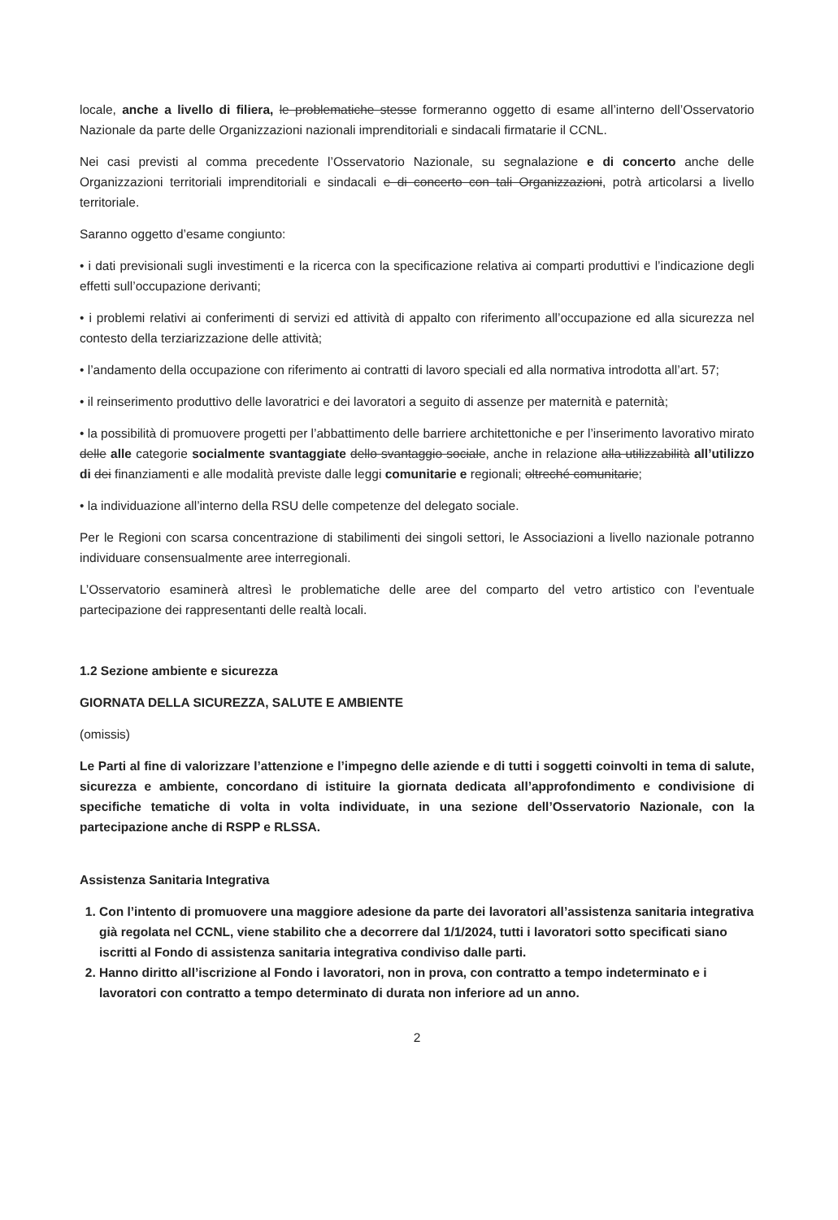locale, anche a livello di filiera, le problematiche stesse formeranno oggetto di esame all’interno dell’Osservatorio Nazionale da parte delle Organizzazioni nazionali imprenditoriali e sindacali firmatarie il CCNL.
Nei casi previsti al comma precedente l’Osservatorio Nazionale, su segnalazione e di concerto anche delle Organizzazioni territoriali imprenditoriali e sindacali e di concerto con tali Organizzazioni, potrà articolarsi a livello territoriale.
Saranno oggetto d’esame congiunto:
• i dati previsionali sugli investimenti e la ricerca con la specificazione relativa ai comparti produttivi e l’indicazione degli effetti sull’occupazione derivanti;
• i problemi relativi ai conferimenti di servizi ed attività di appalto con riferimento all’occupazione ed alla sicurezza nel contesto della terziarizzazione delle attività;
• l’andamento della occupazione con riferimento ai contratti di lavoro speciali ed alla normativa introdotta all’art. 57;
• il reinserimento produttivo delle lavoratrici e dei lavoratori a seguito di assenze per maternità e paternità;
• la possibilità di promuovere progetti per l’abbattimento delle barriere architettoniche e per l’inserimento lavorativo mirato delle alle categorie socialmente svantaggiate dello svantaggio sociale, anche in relazione alla utilizzabilità all’utilizzo di dei finanziamenti e alle modalità previste dalle leggi comunitarie e regionali; oltreché comunitarie;
• la individuazione all’interno della RSU delle competenze del delegato sociale.
Per le Regioni con scarsa concentrazione di stabilimenti dei singoli settori, le Associazioni a livello nazionale potranno individuare consensualmente aree interregionali.
L’Osservatorio esaminerà altresì le problematiche delle aree del comparto del vetro artistico con l’eventuale partecipazione dei rappresentanti delle realtà locali.
1.2 Sezione ambiente e sicurezza
GIORNATA DELLA SICUREZZA, SALUTE E AMBIENTE
(omissis)
Le Parti al fine di valorizzare l’attenzione e l’impegno delle aziende e di tutti i soggetti coinvolti in tema di salute, sicurezza e ambiente, concordano di istituire la giornata dedicata all’approfondimento e condivisione di specifiche tematiche di volta in volta individuate, in una sezione dell’Osservatorio Nazionale, con la partecipazione anche di RSPP e RLSSA.
Assistenza Sanitaria Integrativa
1. Con l’intento di promuovere una maggiore adesione da parte dei lavoratori all’assistenza sanitaria integrativa già regolata nel CCNL, viene stabilito che a decorrere dal 1/1/2024, tutti i lavoratori sotto specificati siano iscritti al Fondo di assistenza sanitaria integrativa condiviso dalle parti.
2. Hanno diritto all’iscrizione al Fondo i lavoratori, non in prova, con contratto a tempo indeterminato e i lavoratori con contratto a tempo determinato di durata non inferiore ad un anno.
2